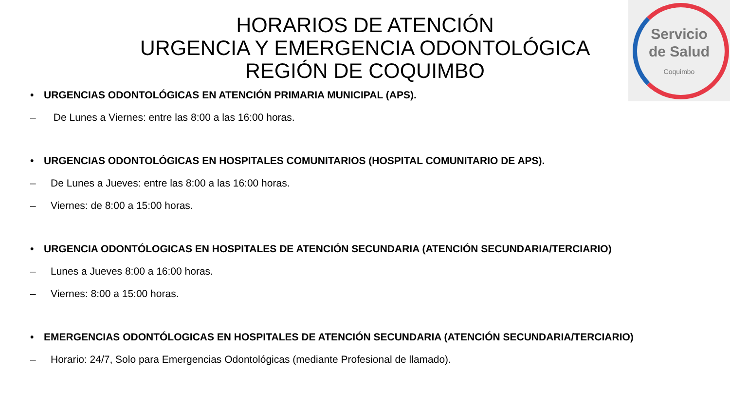Servicio
de Salud
Coquimbo
HORARIOS DE ATENCIÓN
URGENCIA Y EMERGENCIA ODONTOLÓGICA
REGIÓN DE COQUIMBO
• URGENCIAS ODONTOLÓGICAS EN ATENCIÓN PRIMARIA MUNICIPAL (APS).
– De Lunes a Viernes: entre las 8:00 a las 16:00 horas.
• URGENCIAS ODONTOLÓGICAS EN HOSPITALES COMUNITARIOS (HOSPITAL COMUNITARIO DE APS).
– De Lunes a Jueves: entre las 8:00 a las 16:00 horas.
– Viernes: de 8:00 a 15:00 horas.
• URGENCIA ODONTÓLOGICAS EN HOSPITALES DE ATENCIÓN SECUNDARIA (ATENCIÓN SECUNDARIA/TERCIARIO)
– Lunes a Jueves 8:00 a 16:00 horas.
– Viernes: 8:00 a 15:00 horas.
• EMERGENCIAS ODONTÓLOGICAS EN HOSPITALES DE ATENCIÓN SECUNDARIA (ATENCIÓN SECUNDARIA/TERCIARIO)
– Horario: 24/7, Solo para Emergencias Odontológicas (mediante Profesional de llamado).